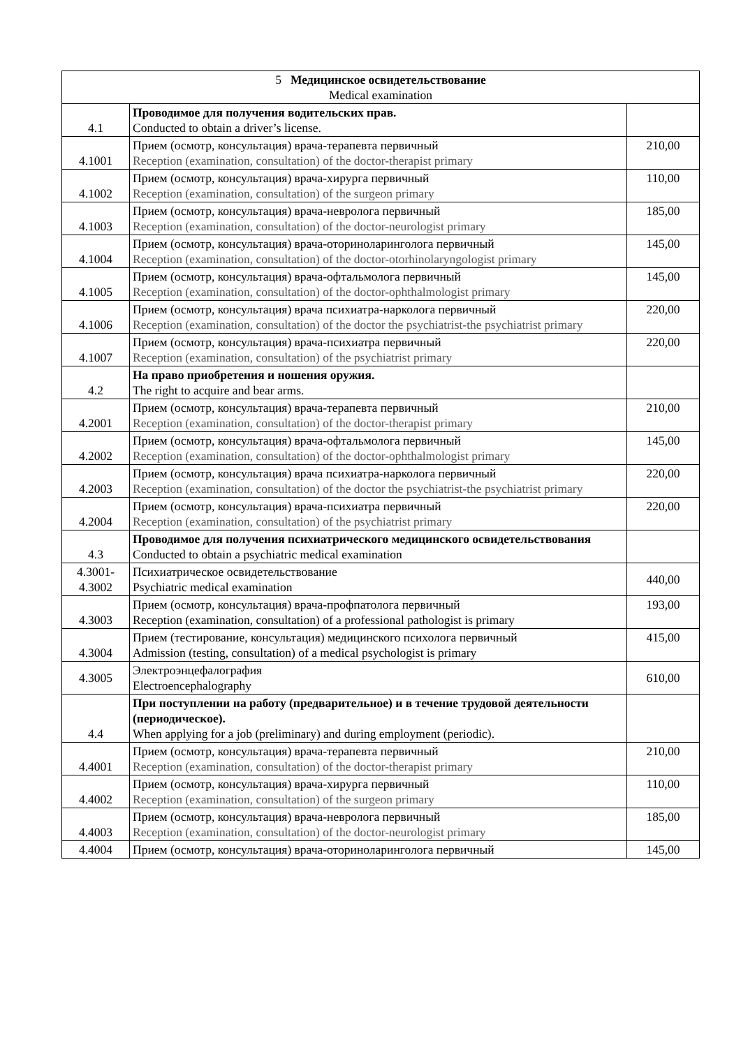| 5 Медицинское освидетельствование Medical examination | | |
| 4.1 | Проводимое для получения водительских прав. Conducted to obtain a driver’s license. | |
| 4.1001 | Прием (осмотр, консультация) врача-терапевта первичный Reception (examination, consultation) of the doctor-therapist primary | 210,00 |
| 4.1002 | Прием (осмотр, консультация) врача-хирурга первичный Reception (examination, consultation) of the surgeon primary | 110,00 |
| 4.1003 | Прием (осмотр, консультация) врача-невролога первичный Reception (examination, consultation) of the doctor-neurologist primary | 185,00 |
| 4.1004 | Прием (осмотр, консультация) врача-оториноларинголога первичный Reception (examination, consultation) of the doctor-otorhinolaryngologist primary | 145,00 |
| 4.1005 | Прием (осмотр, консультация) врача-офтальмолога первичный Reception (examination, consultation) of the doctor-ophthalmologist primary | 145,00 |
| 4.1006 | Прием (осмотр, консультация) врача психиатра-нарколога первичный Reception (examination, consultation) of the doctor the psychiatrist-the psychiatrist primary | 220,00 |
| 4.1007 | Прием (осмотр, консультация) врача-психиатра первичный Reception (examination, consultation) of the psychiatrist primary | 220,00 |
| 4.2 | На право приобретения и ношения оружия. The right to acquire and bear arms. | |
| 4.2001 | Прием (осмотр, консультация) врача-терапевта первичный Reception (examination, consultation) of the doctor-therapist primary | 210,00 |
| 4.2002 | Прием (осмотр, консультация) врача-офтальмолога первичный Reception (examination, consultation) of the doctor-ophthalmologist primary | 145,00 |
| 4.2003 | Прием (осмотр, консультация) врача психиатра-нарколога первичный Reception (examination, consultation) of the doctor the psychiatrist-the psychiatrist primary | 220,00 |
| 4.2004 | Прием (осмотр, консультация) врача-психиатра первичный Reception (examination, consultation) of the psychiatrist primary | 220,00 |
| 4.3 | Проводимое для получения психиатрического медицинского освидетельствования Conducted to obtain a psychiatric medical examination | |
| 4.3001- 4.3002 | Психиатрическое освидетельствование Psychiatric medical examination | 440,00 |
| 4.3003 | Прием (осмотр, консультация) врача-профпатолога первичный Reception (examination, consultation) of a professional pathologist is primary | 193,00 |
| 4.3004 | Прием (тестирование, консультация) медицинского психолога первичный Admission (testing, consultation) of a medical psychologist is primary | 415,00 |
| 4.3005 | Электроэнцефалография Electroencephalography | 610,00 |
| 4.4 | При поступлении на работу (предварительное) и в течение трудовой деятельности (периодическое). When applying for a job (preliminary) and during employment (periodic). | |
| 4.4001 | Прием (осмотр, консультация) врача-терапевта первичный Reception (examination, consultation) of the doctor-therapist primary | 210,00 |
| 4.4002 | Прием (осмотр, консультация) врача-хирурга первичный Reception (examination, consultation) of the surgeon primary | 110,00 |
| 4.4003 | Прием (осмотр, консультация) врача-невролога первичный Reception (examination, consultation) of the doctor-neurologist primary | 185,00 |
| 4.4004 | Прием (осмотр, консультация) врача-оториноларинголога первичный | 145,00 |